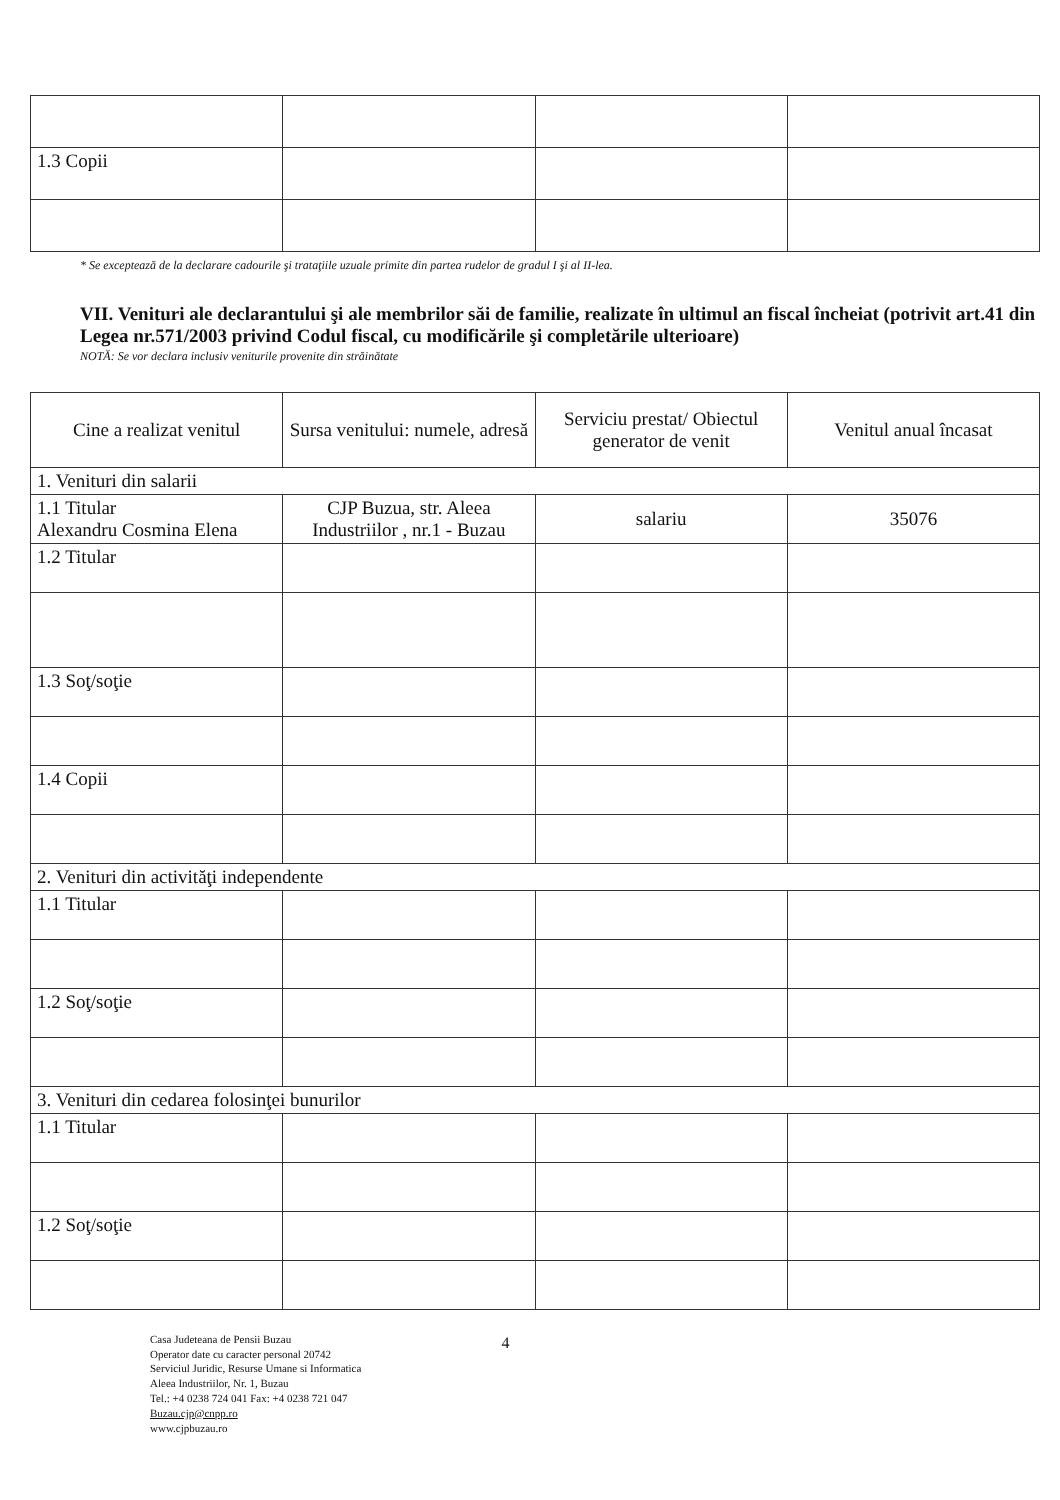| 1.3 Copii | | | |
* Se exceptează de la declarare cadourile şi trataţiile uzuale primite din partea rudelor de gradul I şi al II-lea.
VII. Venituri ale declarantului şi ale membrilor săi de familie, realizate în ultimul an fiscal încheiat (potrivit art.41 din Legea nr.571/2003 privind Codul fiscal, cu modificările şi completările ulterioare)
NOTĂ: Se vor declara inclusiv veniturile provenite din străinătate
| Cine a realizat venitul | Sursa venitului: numele, adresă | Serviciu prestat/ Obiectul generator de venit | Venitul anual încasat |
| --- | --- | --- | --- |
| 1. Venituri din salarii | | | |
| 1.1 Titular Alexandru Cosmina Elena | CJP Buzua, str. Aleea Industriilor , nr.1 - Buzau | salariu | 35076 |
| 1.2 Titular | | | |
| 1.3 Soţ/soţie | | | |
| 1.4 Copii | | | |
| 2. Venituri din activităţi independente | | | |
| 1.1 Titular | | | |
| 1.2 Soţ/soţie | | | |
| 3. Venituri din cedarea folosinţei bunurilor | | | |
| 1.1 Titular | | | |
| 1.2 Soţ/soţie | | | |
Casa Judeteana de Pensii Buzau
Operator date cu caracter personal 20742
Serviciul Juridic, Resurse Umane si Informatica
Aleea Industriilor, Nr. 1, Buzau
Tel.: +4 0238 724 041 Fax: +4 0238 721 047
Buzau.cjp@cnpp.ro
www.cjpbuzau.ro
4